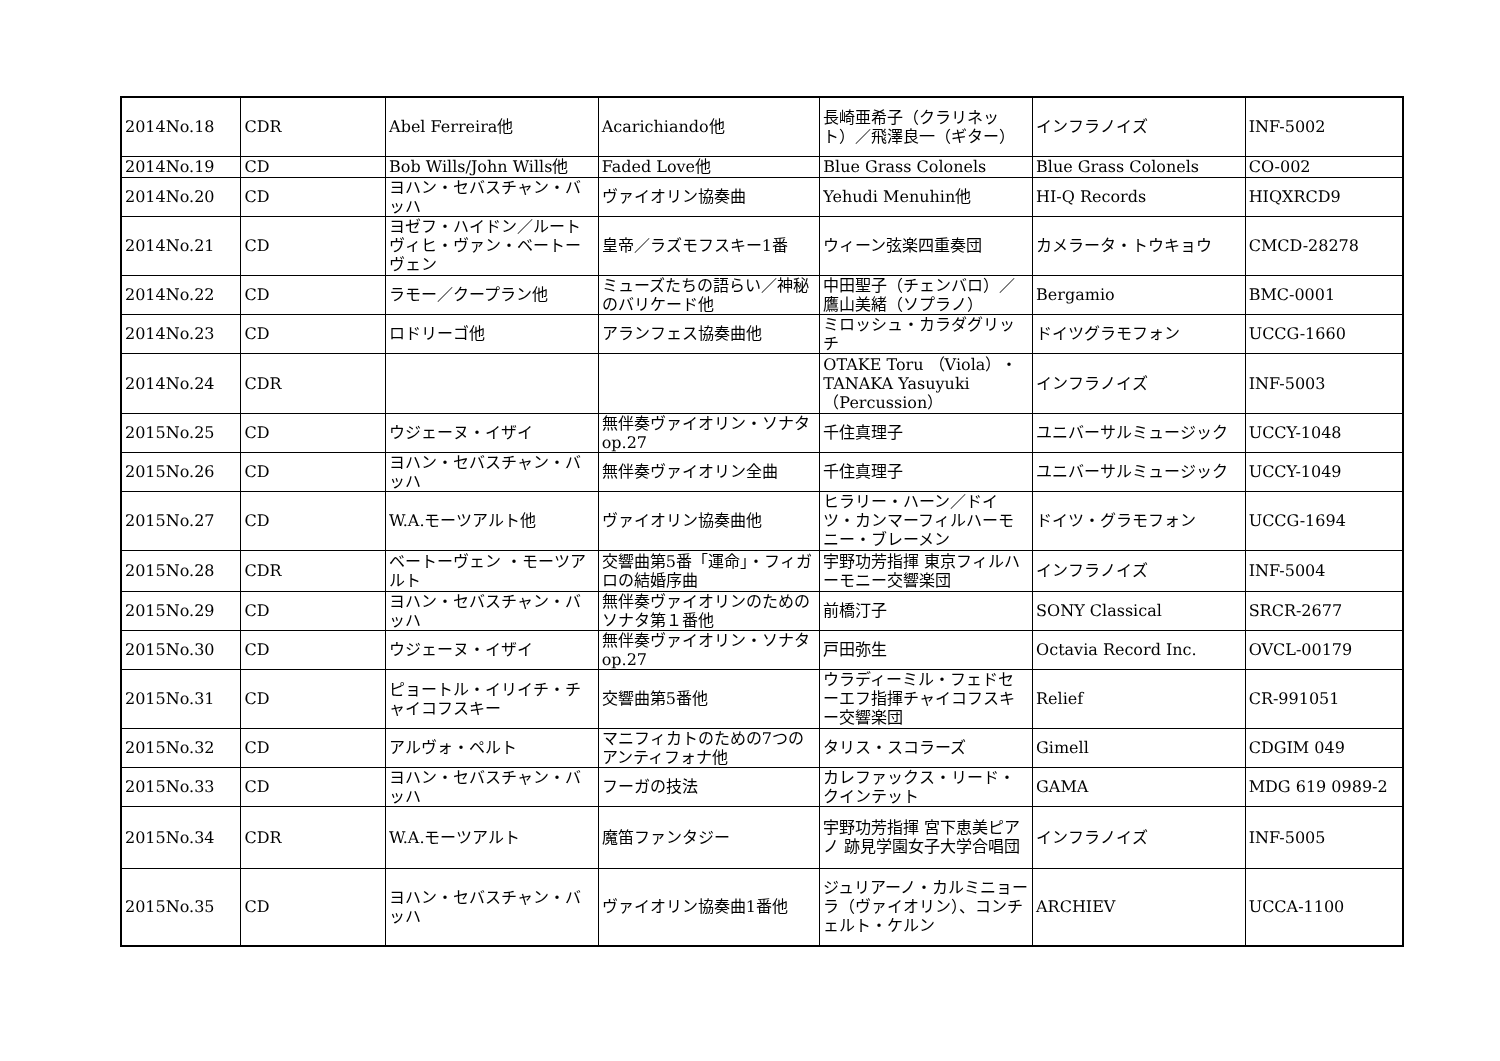| 2014No.18 | CDR | Abel Ferreira他 | Acarichiando他 | 長崎亜希子（クラリネット）／飛澤良一（ギター） | インフラノイズ | INF-5002 |
| 2014No.19 | CD | Bob Wills/John Wills他 | Faded Love他 | Blue Grass Colonels | Blue Grass Colonels | CO-002 |
| 2014No.20 | CD | ヨハン・セバスチャン・バッハ | ヴァイオリン協奏曲 | Yehudi Menuhin他 | HI-Q Records | HIQXRCD9 |
| 2014No.21 | CD | ヨゼフ・ハイドン／ルートヴィヒ・ヴァン・ベートーヴェン | 皇帝／ラズモフスキー1番 | ウィーン弦楽四重奏団 | カメラータ・トウキョウ | CMCD-28278 |
| 2014No.22 | CD | ラモー／クープラン他 | ミューズたちの語らい／神秘のバリケード他 | 中田聖子（チェンバロ）／鷹山美緒（ソプラノ） | Bergamio | BMC-0001 |
| 2014No.23 | CD | ロドリーゴ他 | アランフェス協奏曲他 | ミロッシュ・カラダグリッチ | ドイツグラモフォン | UCCG-1660 |
| 2014No.24 | CDR | | | OTAKE Toru （Viola）・TANAKA Yasuyuki（Percussion） | インフラノイズ | INF-5003 |
| 2015No.25 | CD | ウジェーヌ・イザイ | 無伴奏ヴァイオリン・ソナタ op.27 | 千住真理子 | ユニバーサルミュージック | UCCY-1048 |
| 2015No.26 | CD | ヨハン・セバスチャン・バッハ | 無伴奏ヴァイオリン全曲 | 千住真理子 | ユニバーサルミュージック | UCCY-1049 |
| 2015No.27 | CD | W.A.モーツアルト他 | ヴァイオリン協奏曲他 | ヒラリー・ハーン／ドイツ・カンマーフィルハーモニー・ブレーメン | ドイツ・グラモフォン | UCCG-1694 |
| 2015No.28 | CDR | ベートーヴェン ・モーツアルト | 交響曲第5番「運命」・フィガロの結婚序曲 | 宇野功芳指揮 東京フィルハーモニー交響楽団 | インフラノイズ | INF-5004 |
| 2015No.29 | CD | ヨハン・セバスチャン・バッハ | 無伴奏ヴァイオリンのためのソナタ第１番他 | 前橋汀子 | SONY Classical | SRCR-2677 |
| 2015No.30 | CD | ウジェーヌ・イザイ | 無伴奏ヴァイオリン・ソナタ op.27 | 戸田弥生 | Octavia Record Inc. | OVCL-00179 |
| 2015No.31 | CD | ピョートル・イリイチ・チャイコフスキー | 交響曲第5番他 | ウラディーミル・フェドセーエフ指揮チャイコフスキー交響楽団 | Relief | CR-991051 |
| 2015No.32 | CD | アルヴォ・ペルト | マニフィカトのための7つのアンティフォナ他 | タリス・スコラーズ | Gimell | CDGIM 049 |
| 2015No.33 | CD | ヨハン・セバスチャン・バッハ | フーガの技法 | カレファックス・リード・クインテット | GAMA | MDG 619 0989-2 |
| 2015No.34 | CDR | W.A.モーツアルト | 魔笛ファンタジー | 宇野功芳指揮 宮下恵美ピアノ 跡見学園女子大学合唱団 | インフラノイズ | INF-5005 |
| 2015No.35 | CD | ヨハン・セバスチャン・バッハ | ヴァイオリン協奏曲1番他 | ジュリアーノ・カルミニョーラ（ヴァイオリン）、コンチェルト・ケルン | ARCHIEV | UCCA-1100 |